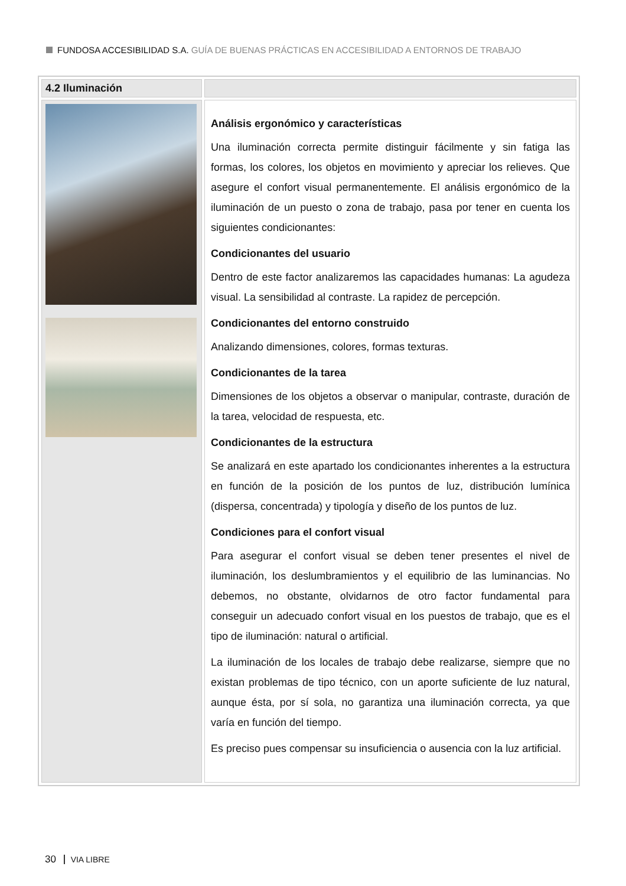FUNDOSA ACCESIBILIDAD S.A. GUÍA DE BUENAS PRÁCTICAS EN ACCESIBILIDAD A ENTORNOS DE TRABAJO
| 4.2 Iluminación | |
| | Análisis ergonómico y características Una iluminación correcta permite distinguir fácilmente y sin fatiga las formas, los colores, los objetos en movimiento y apreciar los relieves. Que asegure el confort visual permanentemente. El análisis ergonómico de la iluminación de un puesto o zona de trabajo, pasa por tener en cuenta los siguientes condicionantes: Condicionantes del usuario Dentro de este factor analizaremos las capacidades humanas: La agudeza visual. La sensibilidad al contraste. La rapidez de percepción. Condicionantes del entorno construido Analizando dimensiones, colores, formas texturas. Condicionantes de la tarea Dimensiones de los objetos a observar o manipular, contraste, duración de la tarea, velocidad de respuesta, etc. Condicionantes de la estructura Se analizará en este apartado los condicionantes inherentes a la estructura en función de la posición de los puntos de luz, distribución lumínica (dispersa, concentrada) y tipología y diseño de los puntos de luz. Condiciones para el confort visual Para asegurar el confort visual se deben tener presentes el nivel de iluminación, los deslumbramientos y el equilibrio de las luminancias. No debemos, no obstante, olvidarnos de otro factor fundamental para conseguir un adecuado confort visual en los puestos de trabajo, que es el tipo de iluminación: natural o artificial. La iluminación de los locales de trabajo debe realizarse, siempre que no existan problemas de tipo técnico, con un aporte suficiente de luz natural, aunque ésta, por sí sola, no garantiza una iluminación correcta, ya que varía en función del tiempo. Es preciso pues compensar su insuficiencia o ausencia con la luz artificial. |
30 VIA LIBRE